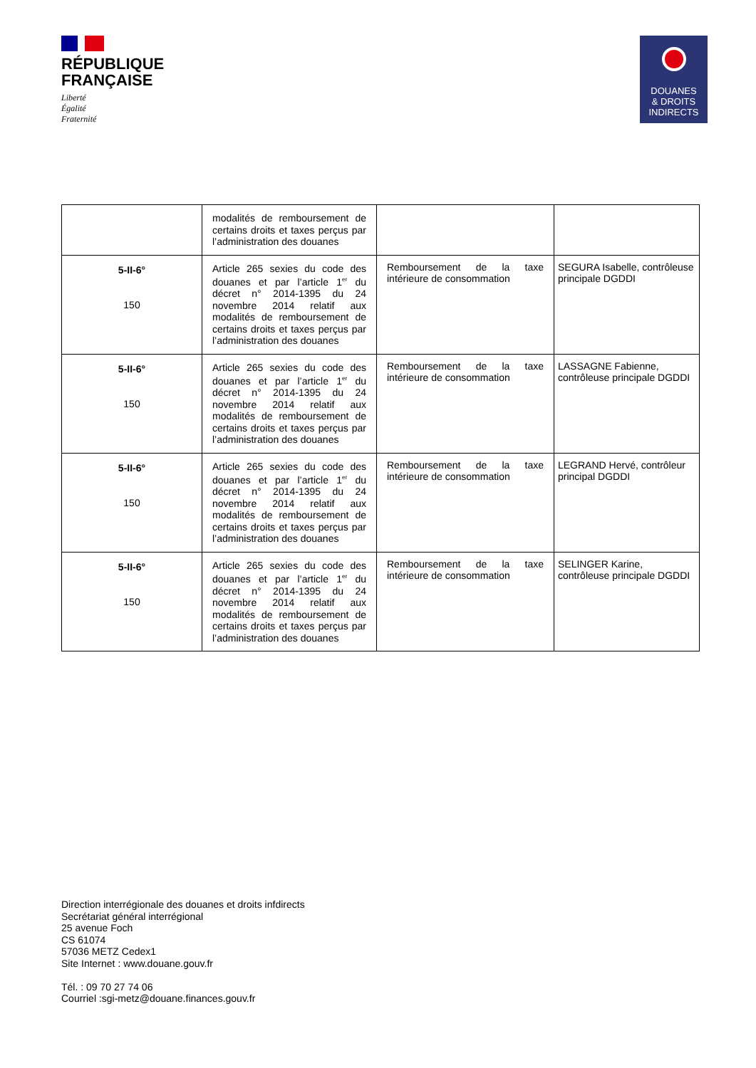RÉPUBLIQUE
FRANÇAISE
Liberté
Égalité
Fraternité
DOUANES
& DROITS
INDIRECTS
| | modalités de remboursement de certains droits et taxes perçus par l’administration des douanes | | |
| 5-II-6° 150 | Article 265 sexies du code des douanes et par l’article 1<sup>er</sup> du décret n° 2014-1395 du 24 novembre 2014 relatif aux modalités de remboursement de certains droits et taxes perçus par l’administration des douanes | Remboursement de la taxe intérieure de consommation | SEGURA Isabelle, contrôleuse principale DGDDI |
| 5-II-6° 150 | Article 265 sexies du code des douanes et par l’article 1<sup>er</sup> du décret n° 2014-1395 du 24 novembre 2014 relatif aux modalités de remboursement de certains droits et taxes perçus par l’administration des douanes | Remboursement de la taxe intérieure de consommation | LASSAGNE Fabienne, contrôleuse principale DGDDI |
| 5-II-6° 150 | Article 265 sexies du code des douanes et par l’article 1<sup>er</sup> du décret n° 2014-1395 du 24 novembre 2014 relatif aux modalités de remboursement de certains droits et taxes perçus par l’administration des douanes | Remboursement de la taxe intérieure de consommation | LEGRAND Hervé, contrôleur principal DGDDI |
| 5-II-6° 150 | Article 265 sexies du code des douanes et par l’article 1<sup>er</sup> du décret n° 2014-1395 du 24 novembre 2014 relatif aux modalités de remboursement de certains droits et taxes perçus par l’administration des douanes | Remboursement de la taxe intérieure de consommation | SELINGER Karine, contrôleuse principale DGDDI |
Direction interrégionale des douanes et droits infdirects
Secrétariat général interrégional
25 avenue Foch
CS 61074
57036 METZ Cedex1
Site Internet : www.douane.gouv.fr
Tél. : 09 70 27 74 06
Courriel :sgi-metz@douane.finances.gouv.fr